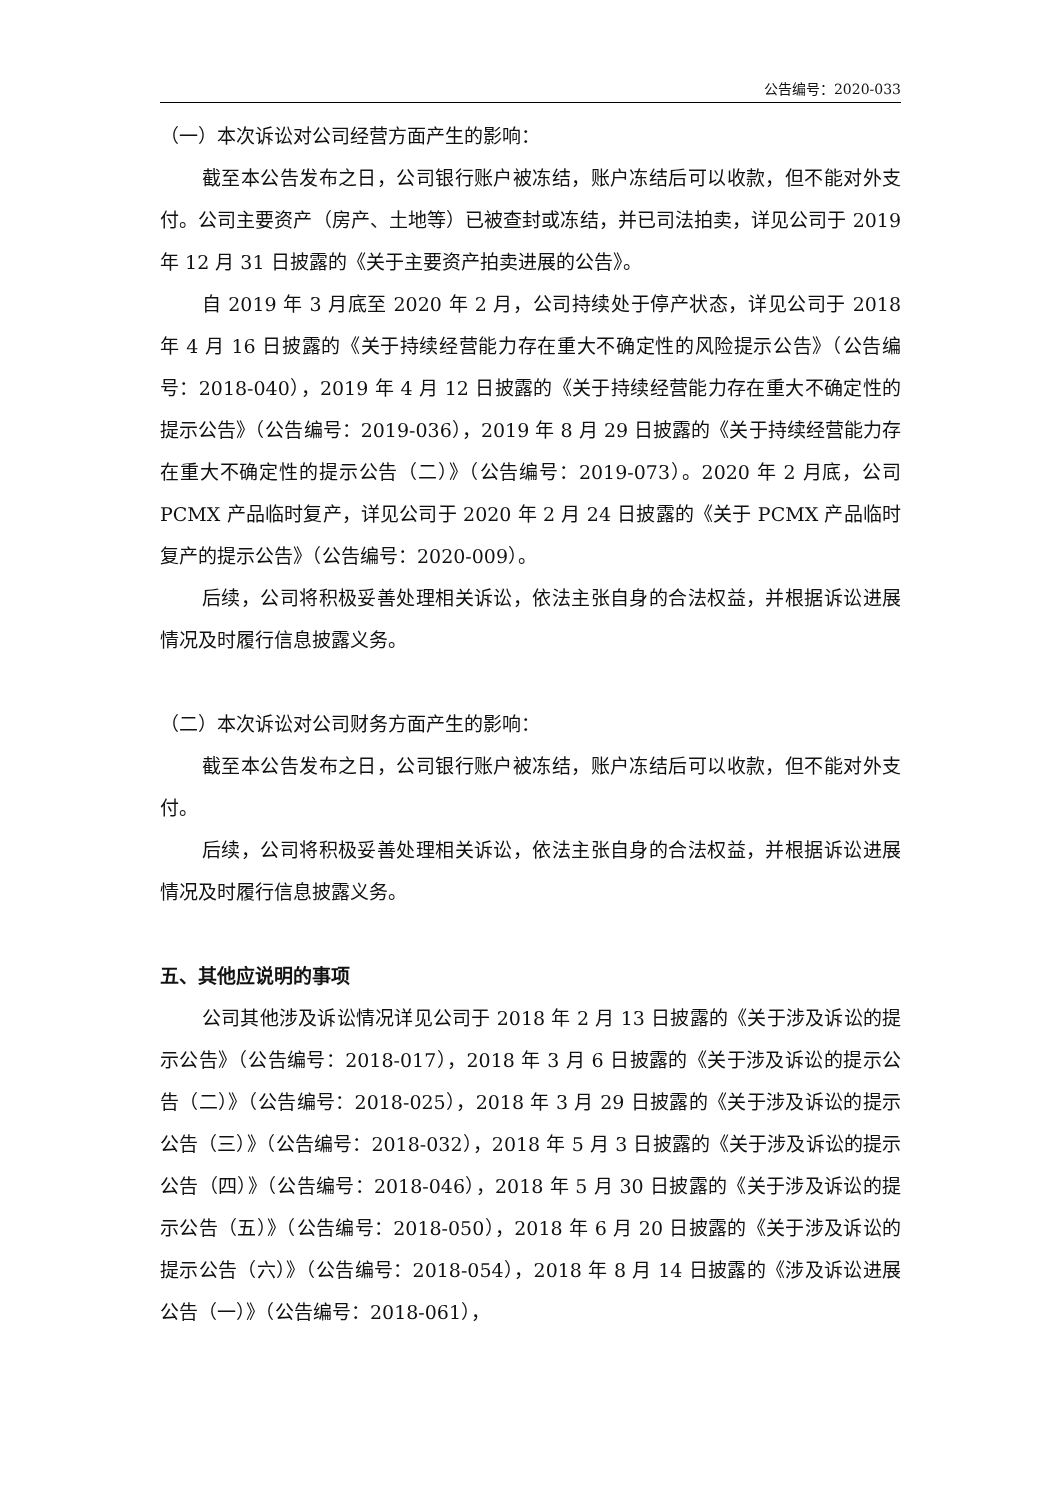公告编号：2020-033
（一）本次诉讼对公司经营方面产生的影响：
截至本公告发布之日，公司银行账户被冻结，账户冻结后可以收款，但不能对外支付。公司主要资产（房产、土地等）已被查封或冻结，并已司法拍卖，详见公司于 2019 年 12 月 31 日披露的《关于主要资产拍卖进展的公告》。
自 2019 年 3 月底至 2020 年 2 月，公司持续处于停产状态，详见公司于 2018 年 4 月 16 日披露的《关于持续经营能力存在重大不确定性的风险提示公告》（公告编号：2018-040），2019 年 4 月 12 日披露的《关于持续经营能力存在重大不确定性的提示公告》（公告编号：2019-036），2019 年 8 月 29 日披露的《关于持续经营能力存在重大不确定性的提示公告（二）》（公告编号：2019-073）。2020 年 2 月底，公司 PCMX 产品临时复产，详见公司于 2020 年 2 月 24 日披露的《关于 PCMX 产品临时复产的提示公告》（公告编号：2020-009）。
后续，公司将积极妥善处理相关诉讼，依法主张自身的合法权益，并根据诉讼进展情况及时履行信息披露义务。
（二）本次诉讼对公司财务方面产生的影响：
截至本公告发布之日，公司银行账户被冻结，账户冻结后可以收款，但不能对外支付。
后续，公司将积极妥善处理相关诉讼，依法主张自身的合法权益，并根据诉讼进展情况及时履行信息披露义务。
五、其他应说明的事项
公司其他涉及诉讼情况详见公司于 2018 年 2 月 13 日披露的《关于涉及诉讼的提示公告》（公告编号：2018-017），2018 年 3 月 6 日披露的《关于涉及诉讼的提示公告（二）》（公告编号：2018-025），2018 年 3 月 29 日披露的《关于涉及诉讼的提示公告（三）》（公告编号：2018-032），2018 年 5 月 3 日披露的《关于涉及诉讼的提示公告（四）》（公告编号：2018-046），2018 年 5 月 30 日披露的《关于涉及诉讼的提示公告（五）》（公告编号：2018-050），2018 年 6 月 20 日披露的《关于涉及诉讼的提示公告（六）》（公告编号：2018-054），2018 年 8 月 14 日披露的《涉及诉讼进展公告（一）》（公告编号：2018-061），